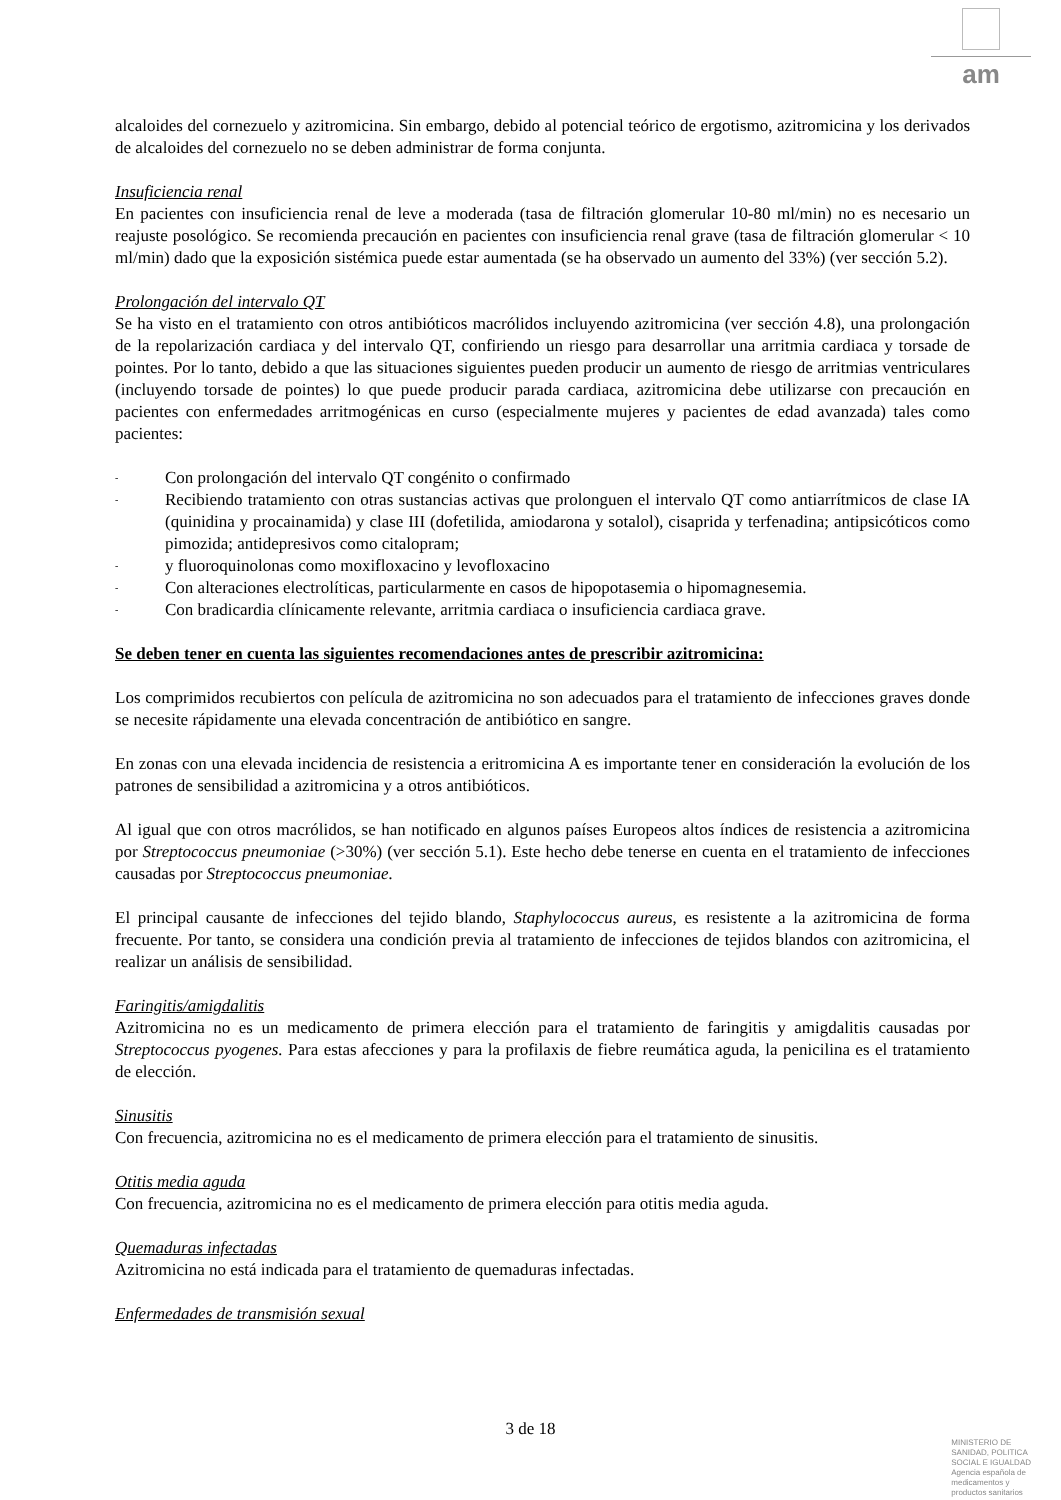am
alcaloides del cornezuelo y azitromicina. Sin embargo, debido al potencial teórico de ergotismo, azitromicina y los derivados de alcaloides del cornezuelo no se deben administrar de forma conjunta.
Insuficiencia renal
En pacientes con insuficiencia renal de leve a moderada (tasa de filtración glomerular 10-80 ml/min) no es necesario un reajuste posológico. Se recomienda precaución en pacientes con insuficiencia renal grave (tasa de filtración glomerular < 10 ml/min) dado que la exposición sistémica puede estar aumentada (se ha observado un aumento del 33%) (ver sección 5.2).
Prolongación del intervalo QT
Se ha visto en el tratamiento con otros antibióticos macrólidos incluyendo azitromicina (ver sección 4.8), una prolongación de la repolarización cardiaca y del intervalo QT, confiriendo un riesgo para desarrollar una arritmia cardiaca y torsade de pointes. Por lo tanto, debido a que las situaciones siguientes pueden producir un aumento de riesgo de arritmias ventriculares (incluyendo torsade de pointes) lo que puede producir parada cardiaca, azitromicina debe utilizarse con precaución en pacientes con enfermedades arritmogénicas en curso (especialmente mujeres y pacientes de edad avanzada) tales como pacientes:
- Con prolongación del intervalo QT congénito o confirmado
- Recibiendo tratamiento con otras sustancias activas que prolonguen el intervalo QT como antiarrítmicos de clase IA (quinidina y procainamida) y clase III (dofetilida, amiodarona y sotalol), cisaprida y terfenadina; antipsicóticos como pimozida; antidepresivos como citalopram;
- y fluoroquinolonas como moxifloxacino y levofloxacino
- Con alteraciones electrolíticas, particularmente en casos de hipopotasemia o hipomagnesemia.
- Con bradicardia clínicamente relevante, arritmia cardiaca o insuficiencia cardiaca grave.
Se deben tener en cuenta las siguientes recomendaciones antes de prescribir azitromicina:
Los comprimidos recubiertos con película de azitromicina no son adecuados para el tratamiento de infecciones graves donde se necesite rápidamente una elevada concentración de antibiótico en sangre.
En zonas con una elevada incidencia de resistencia a eritromicina A es importante tener en consideración la evolución de los patrones de sensibilidad a azitromicina y a otros antibióticos.
Al igual que con otros macrólidos, se han notificado en algunos países Europeos altos índices de resistencia a azitromicina por Streptococcus pneumoniae (>30%) (ver sección 5.1). Este hecho debe tenerse en cuenta en el tratamiento de infecciones causadas por Streptococcus pneumoniae.
El principal causante de infecciones del tejido blando, Staphylococcus aureus, es resistente a la azitromicina de forma frecuente. Por tanto, se considera una condición previa al tratamiento de infecciones de tejidos blandos con azitromicina, el realizar un análisis de sensibilidad.
Faringitis/amigdalitis
Azitromicina no es un medicamento de primera elección para el tratamiento de faringitis y amigdalitis causadas por Streptococcus pyogenes. Para estas afecciones y para la profilaxis de fiebre reumática aguda, la penicilina es el tratamiento de elección.
Sinusitis
Con frecuencia, azitromicina no es el medicamento de primera elección para el tratamiento de sinusitis.
Otitis media aguda
Con frecuencia, azitromicina no es el medicamento de primera elección para otitis media aguda.
Quemaduras infectadas
Azitromicina no está indicada para el tratamiento de quemaduras infectadas.
Enfermedades de transmisión sexual
3 de 18
MINISTERIO DE
SANIDAD, POLITICA
SOCIAL E IGUALDAD
Agencia española de
medicamentos y
productos sanitarios